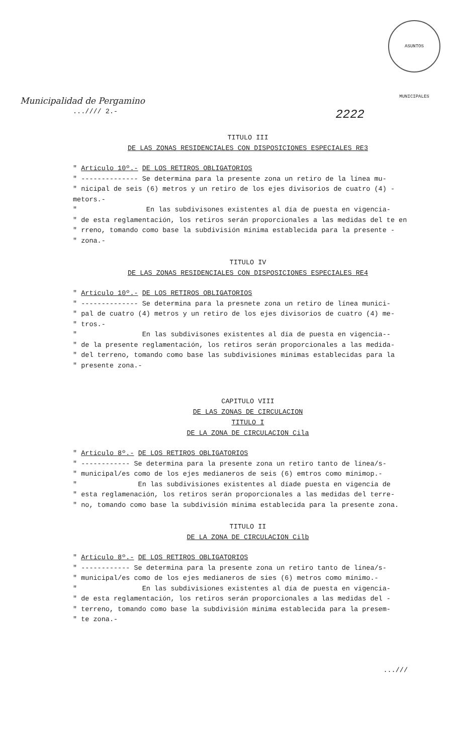ASUNTOS MUNICIPALES
Municipalidad de Pergamino
...//// 2.- 2222
TITULO III
DE LAS ZONAS RESIDENCIALES CON DISPOSICIONES ESPECIALES RE3
" Artículo 10º.- DE LOS RETIROS OBLIGATORIOS
" -------------- Se determina para la presente zona un retiro de la línea mu-
" nicipal de seis (6) metros y un retiro de los ejes divisorios de cuatro (4) -
metors.-
" En las subdivisones existentes al día de puesta en vigencia-
" de esta reglamentación, los retiros serán proporcionales a las medidas del te en
" rreno, tomando como base la subdivisión mínima establecida para la presente -
" zona.-
TITULO IV
DE LAS ZONAS RESIDENCIALES CON DISPOSICIONES ESPECIALES RE4
" Artículo 10º.- DE LOS RETIROS OBLIGATORIOS
" -------------- Se determina para la presnete zona un retiro de línea munici-
" pal de cuatro (4) metros y un retiro de los ejes divisorios de cuatro (4) me-
" tros.-
" En las subdivisones existentes al día de puesta en vigencia--
" de la presente reglamentación, los retiros serán proporcionales a las medida-
" del terreno, tomando como base las subdivisiones mínimas establecidas para la
" presente zona.-
CAPITULO VIII
DE LAS ZONAS DE CIRCULACION
TITULO I
DE LA ZONA DE CIRCULACION Cila
" Artículo 8º.- DE LOS RETIROS OBLIGATORIOS
" ------------ Se determina para la presente zona un retiro tanto de línea/s-
" municipal/es como de los ejes medianeros de seis (6) emtros como mínimop.-
" En las subdivisiones existentes al díade puesta en vigencia de
" esta reglamenación, los retiros serán proporcionales a las medidas del terre-
" no, tomando como base la subdivisión mínima establecida para la presente zona.
TITULO II
DE LA ZONA DE CIRCULACION Cilb
" Artículo 8º.- DE LOS RETIROS OBLIGATORIOS
" ------------ Se determina para la presente zona un retiro tanto de línea/s-
" municipal/es como de los ejes medianeros de sies (6) metros como mínimo.-
" En las subdivisiones existentes al día de puesta en vigencia-
" de esta reglamentación, los retiros serán proporcionales a las medidas del -
" terreno, tomando como base la subdivisión mínima establecida para la presem-
" te zona.-
...///